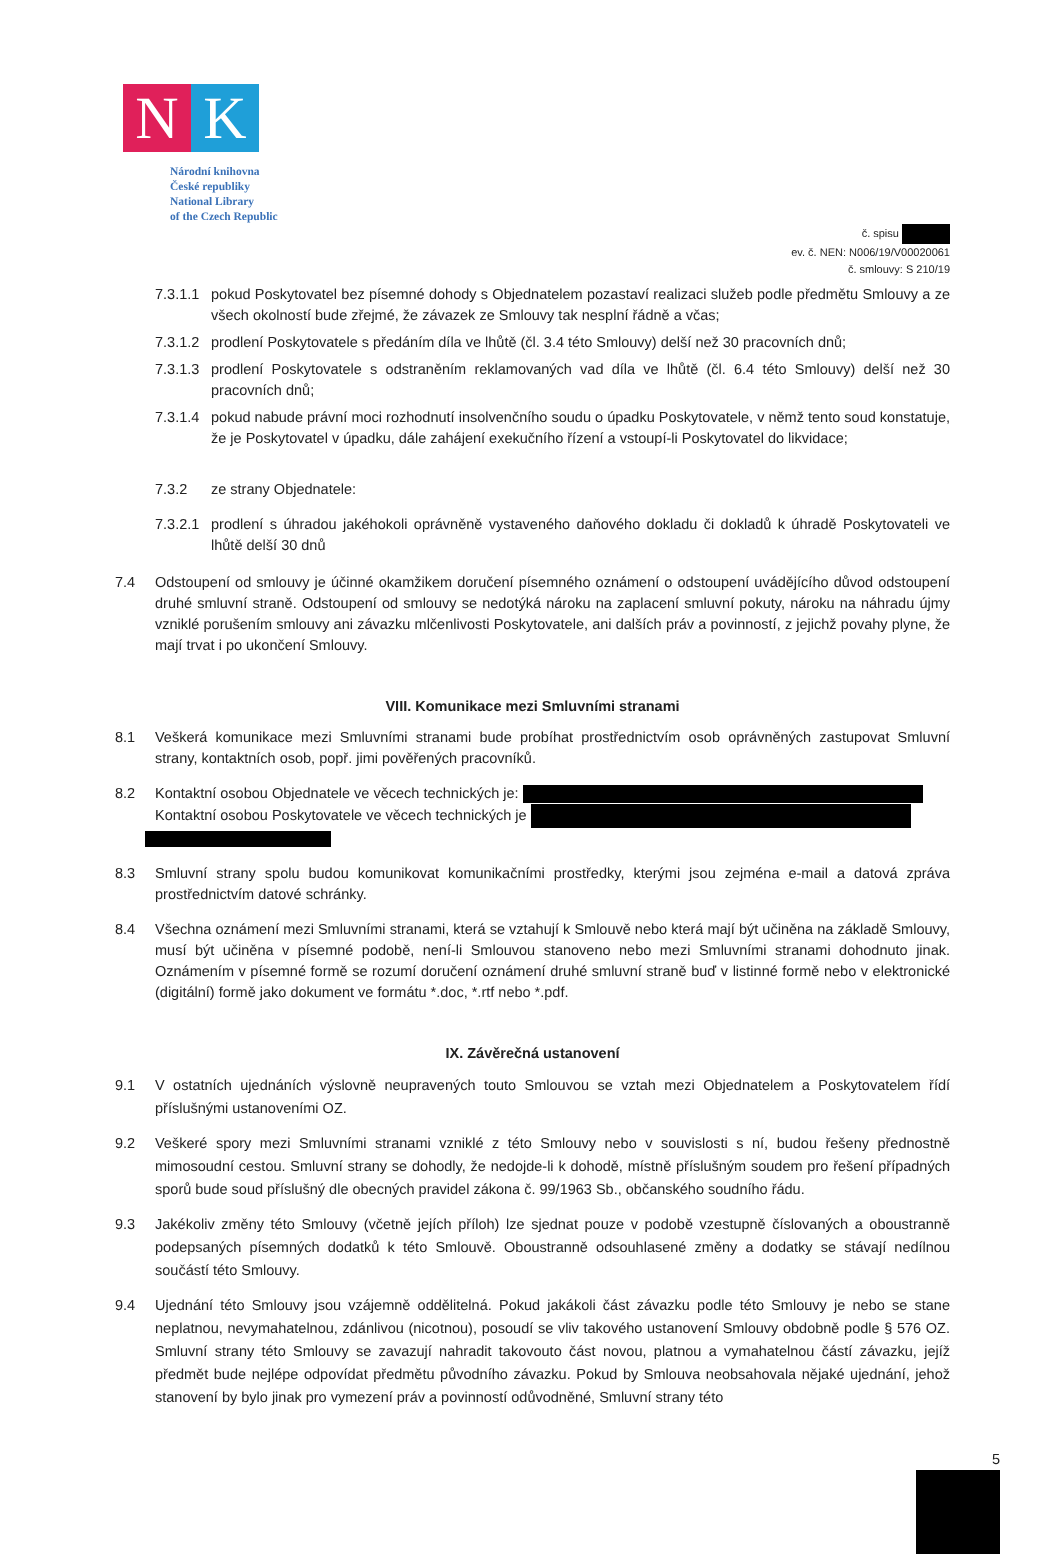N K
Národní knihovna
České republiky
National Library
of the Czech Republic
č. spisu
ev. č. NEN: N006/19/V00020061
č. smlouvy: S 210/19
7.3.1.1 pokud Poskytovatel bez písemné dohody s Objednatelem pozastaví realizaci služeb podle předmětu Smlouvy a ze všech okolností bude zřejmé, že závazek ze Smlouvy tak nesplní řádně a včas;
7.3.1.2 prodlení Poskytovatele s předáním díla ve lhůtě (čl. 3.4 této Smlouvy) delší než 30 pracovních dnů;
7.3.1.3 prodlení Poskytovatele s odstraněním reklamovaných vad díla ve lhůtě (čl. 6.4 této Smlouvy) delší než 30 pracovních dnů;
7.3.1.4 pokud nabude právní moci rozhodnutí insolvenčního soudu o úpadku Poskytovatele, v němž tento soud konstatuje, že je Poskytovatel v úpadku, dále zahájení exekučního řízení a vstoupí-li Poskytovatel do likvidace;
7.3.2 ze strany Objednatele:
7.3.2.1 prodlení s úhradou jakéhokoli oprávněně vystaveného daňového dokladu či dokladů k úhradě Poskytovateli ve lhůtě delší 30 dnů
7.4 Odstoupení od smlouvy je účinné okamžikem doručení písemného oznámení o odstoupení uvádějícího důvod odstoupení druhé smluvní straně. Odstoupení od smlouvy se nedotýká nároku na zaplacení smluvní pokuty, nároku na náhradu újmy vzniklé porušením smlouvy ani závazku mlčenlivosti Poskytovatele, ani dalších práv a povinností, z jejichž povahy plyne, že mají trvat i po ukončení Smlouvy.
VIII. Komunikace mezi Smluvními stranami
8.1 Veškerá komunikace mezi Smluvními stranami bude probíhat prostřednictvím osob oprávněných zastupovat Smluvní strany, kontaktních osob, popř. jimi pověřených pracovníků.
8.2 Kontaktní osobou Objednatele ve věcech technických je:
Kontaktní osobou Poskytovatele ve věcech technických je
8.3 Smluvní strany spolu budou komunikovat komunikačními prostředky, kterými jsou zejména e-mail a datová zpráva prostřednictvím datové schránky.
8.4 Všechna oznámení mezi Smluvními stranami, která se vztahují k Smlouvě nebo která mají být učiněna na základě Smlouvy, musí být učiněna v písemné podobě, není-li Smlouvou stanoveno nebo mezi Smluvními stranami dohodnuto jinak. Oznámením v písemné formě se rozumí doručení oznámení druhé smluvní straně buď v listinné formě nebo v elektronické (digitální) formě jako dokument ve formátu *.doc, *.rtf nebo *.pdf.
IX. Závěrečná ustanovení
9.1 V ostatních ujednáních výslovně neupravených touto Smlouvou se vztah mezi Objednatelem a Poskytovatelem řídí příslušnými ustanoveními OZ.
9.2 Veškeré spory mezi Smluvními stranami vzniklé z této Smlouvy nebo v souvislosti s ní, budou řešeny přednostně mimosoudní cestou. Smluvní strany se dohodly, že nedojde-li k dohodě, místně příslušným soudem pro řešení případných sporů bude soud příslušný dle obecných pravidel zákona č. 99/1963 Sb., občanského soudního řádu.
9.3 Jakékoliv změny této Smlouvy (včetně jejích příloh) lze sjednat pouze v podobě vzestupně číslovaných a oboustranně podepsaných písemných dodatků k této Smlouvě. Oboustranně odsouhlasené změny a dodatky se stávají nedílnou součástí této Smlouvy.
9.4 Ujednání této Smlouvy jsou vzájemně oddělitelná. Pokud jakákoli část závazku podle této Smlouvy je nebo se stane neplatnou, nevymahatelnou, zdánlivou (nicotnou), posoudí se vliv takového ustanovení Smlouvy obdobně podle § 576 OZ. Smluvní strany této Smlouvy se zavazují nahradit takovouto část novou, platnou a vymahatelnou částí závazku, jejíž předmět bude nejlépe odpovídat předmětu původního závazku. Pokud by Smlouva neobsahovala nějaké ujednání, jehož stanovení by bylo jinak pro vymezení práv a povinností odůvodněné, Smluvní strany této
5